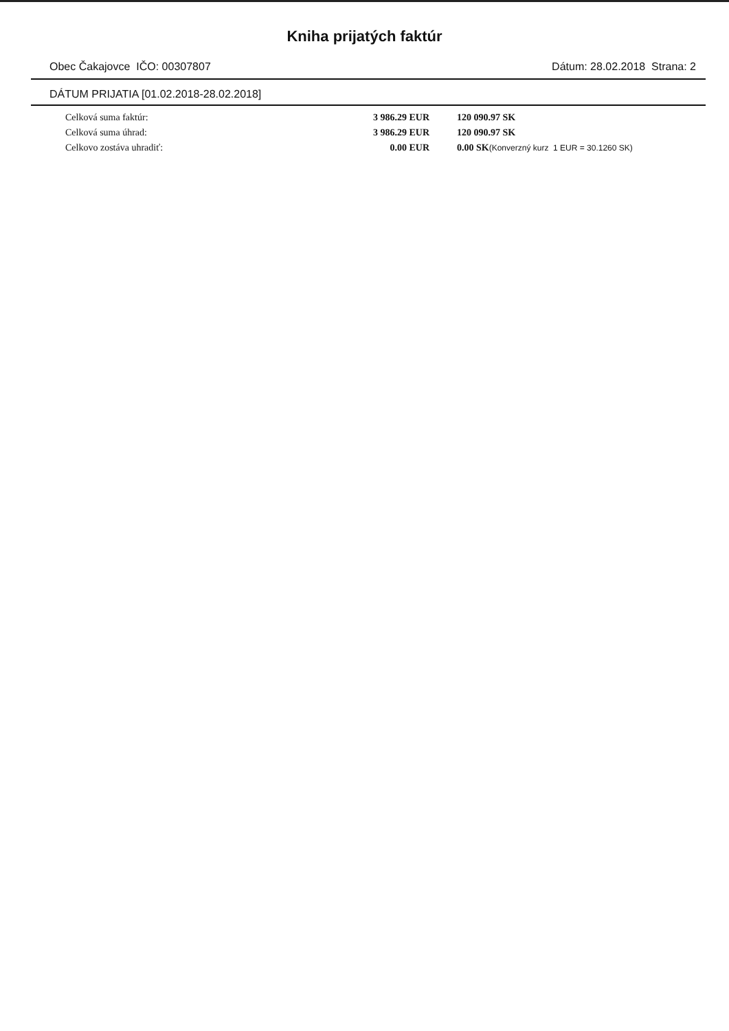Kniha prijatých faktúr
Obec Čakajovce IČO: 00307807 Dátum: 28.02.2018 Strana: 2
DÁTUM PRIJATIA [01.02.2018-28.02.2018]
| Celková suma faktúr: | 3 986.29 EUR | 120 090.97 SK |
| Celková suma úhrad: | 3 986.29 EUR | 120 090.97 SK |
| Celkovo zostáva uhradiť: | 0.00 EUR | 0.00 SK (Konverzný kurz 1 EUR = 30.1260 SK) |